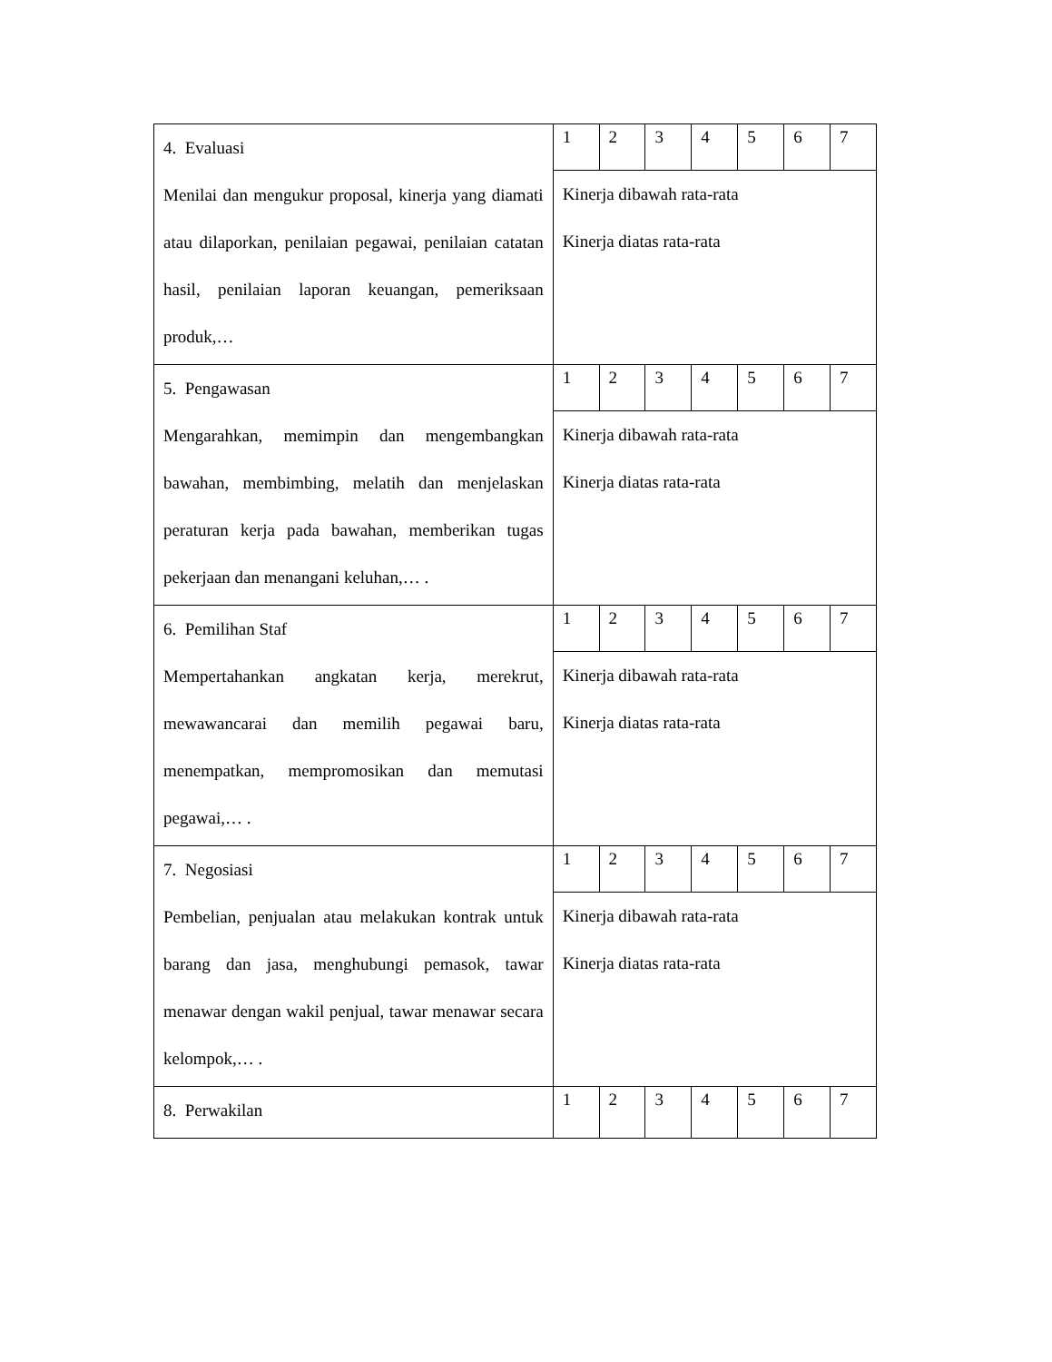| 4. Evaluasi Menilai dan mengukur proposal, kinerja yang diamati atau dilaporkan, penilaian pegawai, penilaian catatan hasil, penilaian laporan keuangan, pemeriksaan produk,… | 1 | 2 | 3 | 4 | 5 | 6 | 7 |
| | Kinerja dibawah rata-rata Kinerja diatas rata-rata | | | | | | |
| 5. Pengawasan Mengarahkan, memimpin dan mengembangkan bawahan, membimbing, melatih dan menjelaskan peraturan kerja pada bawahan, memberikan tugas pekerjaan dan menangani keluhan,… . | 1 | 2 | 3 | 4 | 5 | 6 | 7 |
| | Kinerja dibawah rata-rata Kinerja diatas rata-rata | | | | | | |
| 6. Pemilihan Staf Mempertahankan angkatan kerja, merekrut, mewawancarai dan memilih pegawai baru, menempatkan, mempromosikan dan memutasi pegawai,… . | 1 | 2 | 3 | 4 | 5 | 6 | 7 |
| | Kinerja dibawah rata-rata Kinerja diatas rata-rata | | | | | | |
| 7. Negosiasi Pembelian, penjualan atau melakukan kontrak untuk barang dan jasa, menghubungi pemasok, tawar menawar dengan wakil penjual, tawar menawar secara kelompok,… . | 1 | 2 | 3 | 4 | 5 | 6 | 7 |
| | Kinerja dibawah rata-rata Kinerja diatas rata-rata | | | | | | |
| 8. Perwakilan | 1 | 2 | 3 | 4 | 5 | 6 | 7 |